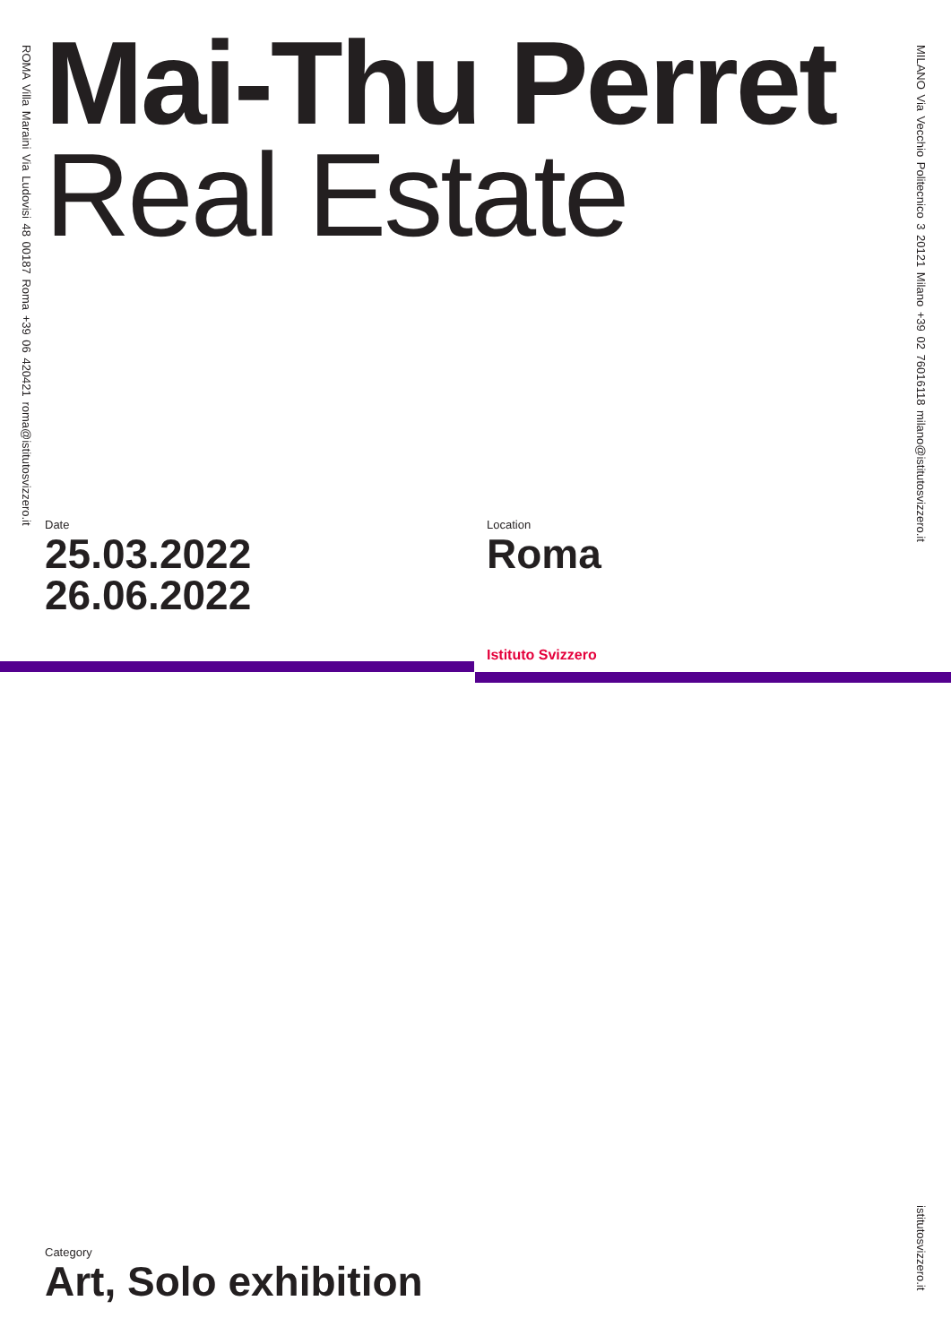ROMA Villa Maraini Via Ludovisi 48 00187 Roma +39 06 420421 roma@istitutosvizzero.it
Mai-Thu Perret
Real Estate
MILANO Via Vecchio Politecnico 3 20121 Milano +39 02 76016118 milano@istitutosvizzero.it
Date
25.03.2022
26.06.2022
Location
Roma
Istituto Svizzero
Category
Art, Solo exhibition
istitutosvizzero.it